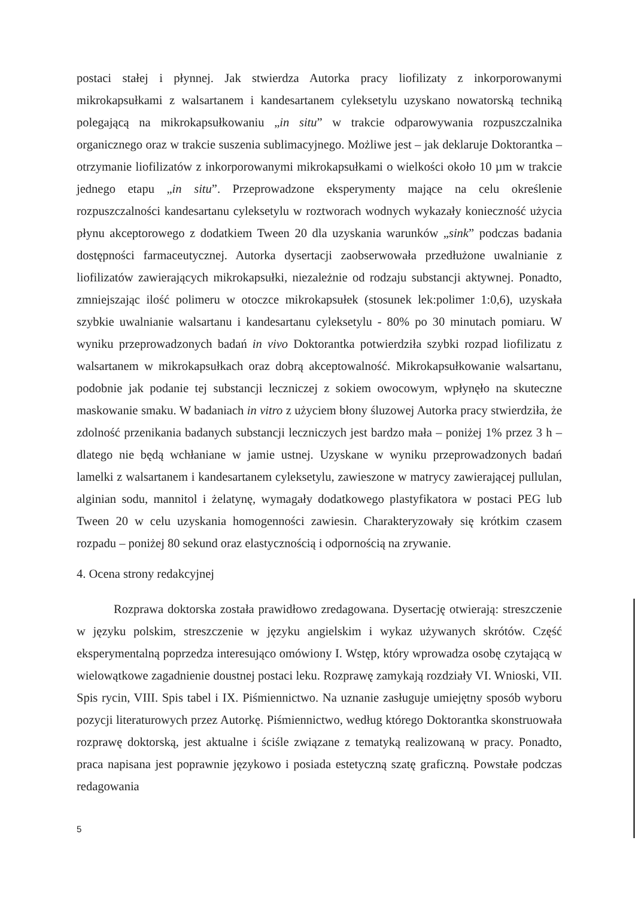postaci stałej i płynnej. Jak stwierdza Autorka pracy liofilizaty z inkorporowanymi mikrokapsułkami z walsartanem i kandesartanem cyleksetylu uzyskano nowatorską techniką polegającą na mikrokapsułkowaniu „in situ” w trakcie odparowywania rozpuszczalnika organicznego oraz w trakcie suszenia sublimacyjnego. Możliwe jest – jak deklaruje Doktorantka – otrzymanie liofilizatów z inkorporowanymi mikrokapsułkami o wielkości około 10 µm w trakcie jednego etapu „in situ”. Przeprowadzone eksperymenty mające na celu określenie rozpuszczalności kandesartanu cyleksetylu w roztworach wodnych wykazały konieczność użycia płynu akceptorowego z dodatkiem Tween 20 dla uzyskania warunków „sink” podczas badania dostępności farmaceutycznej. Autorka dysertacji zaobserwowała przedłużone uwalnianie z liofilizatów zawierających mikrokapsułki, niezależnie od rodzaju substancji aktywnej. Ponadto, zmniejszając ilość polimeru w otoczce mikrokapsułek (stosunek lek:polimer 1:0,6), uzyskała szybkie uwalnianie walsartanu i kandesartanu cyleksetylu - 80% po 30 minutach pomiaru. W wyniku przeprowadzonych badań in vivo Doktorantka potwierdziła szybki rozpad liofilizatu z walsartanem w mikrokapsułkach oraz dobrą akceptowalność. Mikrokapsułkowanie walsartanu, podobnie jak podanie tej substancji leczniczej z sokiem owocowym, wpłynęło na skuteczne maskowanie smaku. W badaniach in vitro z użyciem błony śluzowej Autorka pracy stwierdziła, że zdolność przenikania badanych substancji leczniczych jest bardzo mała – poniżej 1% przez 3 h – dlatego nie będą wchłaniane w jamie ustnej. Uzyskane w wyniku przeprowadzonych badań lamelki z walsartanem i kandesartanem cyleksetylu, zawieszone w matrycy zawierającej pullulan, alginian sodu, mannitol i żelatynę, wymagały dodatkowego plastyfikatora w postaci PEG lub Tween 20 w celu uzyskania homogenności zawiesin. Charakteryzowały się krótkim czasem rozpadu – poniżej 80 sekund oraz elastycznością i odpornością na zrywanie.
4. Ocena strony redakcyjnej
Rozprawa doktorska została prawidłowo zredagowana. Dysertację otwierają: streszczenie w języku polskim, streszczenie w języku angielskim i wykaz używanych skrótów. Część eksperymentalną poprzedza interesująco omówiony I. Wstęp, który wprowadza osobę czytającą w wielowątkowe zagadnienie doustnej postaci leku. Rozprawę zamykają rozdziały VI. Wnioski, VII. Spis rycin, VIII. Spis tabel i IX. Piśmiennictwo. Na uznanie zasługuje umiejętny sposób wyboru pozycji literaturowych przez Autorkę. Piśmiennictwo, według którego Doktorantka skonstruowała rozprawę doktorską, jest aktualne i ściśle związane z tematyką realizowaną w pracy. Ponadto, praca napisana jest poprawnie językowo i posiada estetyczną szatę graficzną. Powstałe podczas redagowania
5